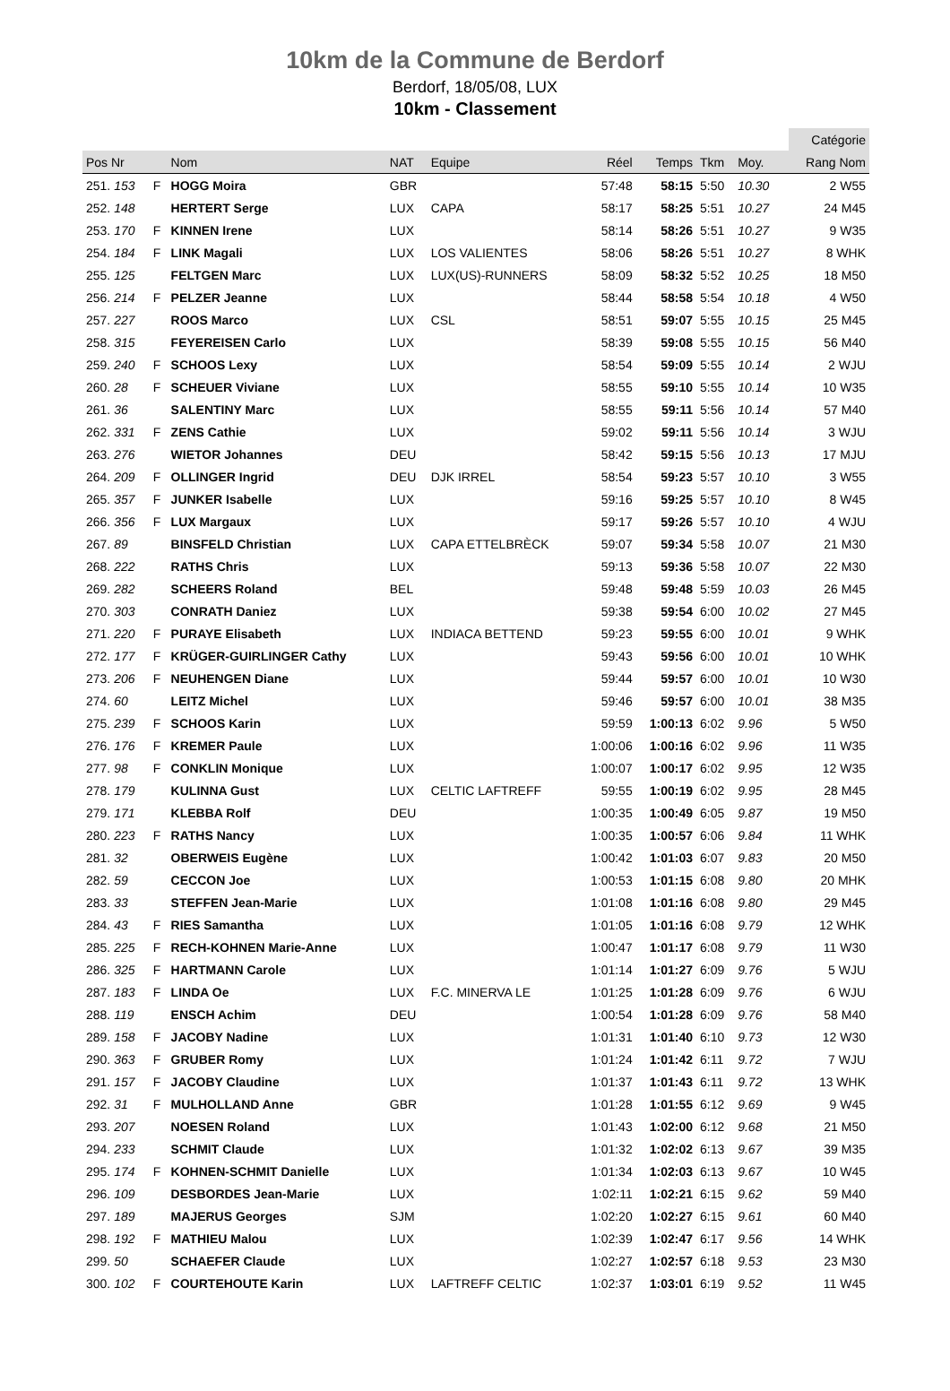10km de la Commune de Berdorf
Berdorf, 18/05/08, LUX
10km - Classement
| | | | | | | | | | | Catégorie |
| Pos Nr | | Nom | NAT | Equipe | Réel | Temps | Tkm | Moy. | | Rang Nom |
| 251. 153 | F | HOGG Moira | GBR | | 57:48 | 58:15 | 5:50 | 10.30 | | 2 W55 |
| 252. 148 | | HERTERT Serge | LUX | CAPA | 58:17 | 58:25 | 5:51 | 10.27 | | 24 M45 |
| 253. 170 | F | KINNEN Irene | LUX | | 58:14 | 58:26 | 5:51 | 10.27 | | 9 W35 |
| 254. 184 | F | LINK Magali | LUX | LOS VALIENTES | 58:06 | 58:26 | 5:51 | 10.27 | | 8 WHK |
| 255. 125 | | FELTGEN Marc | LUX | LUX(US)-RUNNERS | 58:09 | 58:32 | 5:52 | 10.25 | | 18 M50 |
| 256. 214 | F | PELZER Jeanne | LUX | | 58:44 | 58:58 | 5:54 | 10.18 | | 4 W50 |
| 257. 227 | | ROOS Marco | LUX | CSL | 58:51 | 59:07 | 5:55 | 10.15 | | 25 M45 |
| 258. 315 | | FEYEREISEN Carlo | LUX | | 58:39 | 59:08 | 5:55 | 10.15 | | 56 M40 |
| 259. 240 | F | SCHOOS Lexy | LUX | | 58:54 | 59:09 | 5:55 | 10.14 | | 2 WJU |
| 260. 28 | F | SCHEUER Viviane | LUX | | 58:55 | 59:10 | 5:55 | 10.14 | | 10 W35 |
| 261. 36 | | SALENTINY Marc | LUX | | 58:55 | 59:11 | 5:56 | 10.14 | | 57 M40 |
| 262. 331 | F | ZENS Cathie | LUX | | 59:02 | 59:11 | 5:56 | 10.14 | | 3 WJU |
| 263. 276 | | WIETOR Johannes | DEU | | 58:42 | 59:15 | 5:56 | 10.13 | | 17 MJU |
| 264. 209 | F | OLLINGER Ingrid | DEU | DJK IRREL | 58:54 | 59:23 | 5:57 | 10.10 | | 3 W55 |
| 265. 357 | F | JUNKER Isabelle | LUX | | 59:16 | 59:25 | 5:57 | 10.10 | | 8 W45 |
| 266. 356 | F | LUX Margaux | LUX | | 59:17 | 59:26 | 5:57 | 10.10 | | 4 WJU |
| 267. 89 | | BINSFELD Christian | LUX | CAPA ETTELBRÈCK | 59:07 | 59:34 | 5:58 | 10.07 | | 21 M30 |
| 268. 222 | | RATHS Chris | LUX | | 59:13 | 59:36 | 5:58 | 10.07 | | 22 M30 |
| 269. 282 | | SCHEERS Roland | BEL | | 59:48 | 59:48 | 5:59 | 10.03 | | 26 M45 |
| 270. 303 | | CONRATH Daniez | LUX | | 59:38 | 59:54 | 6:00 | 10.02 | | 27 M45 |
| 271. 220 | F | PURAYE Elisabeth | LUX | INDIACA BETTEND | 59:23 | 59:55 | 6:00 | 10.01 | | 9 WHK |
| 272. 177 | F | KRÜGER-GUIRLINGER Cathy | LUX | | 59:43 | 59:56 | 6:00 | 10.01 | | 10 WHK |
| 273. 206 | F | NEUHENGEN Diane | LUX | | 59:44 | 59:57 | 6:00 | 10.01 | | 10 W30 |
| 274. 60 | | LEITZ Michel | LUX | | 59:46 | 59:57 | 6:00 | 10.01 | | 38 M35 |
| 275. 239 | F | SCHOOS Karin | LUX | | 59:59 | 1:00:13 | 6:02 | 9.96 | | 5 W50 |
| 276. 176 | F | KREMER Paule | LUX | | 1:00:06 | 1:00:16 | 6:02 | 9.96 | | 11 W35 |
| 277. 98 | F | CONKLIN Monique | LUX | | 1:00:07 | 1:00:17 | 6:02 | 9.95 | | 12 W35 |
| 278. 179 | | KULINNA Gust | LUX | CELTIC LAFTREFF | 59:55 | 1:00:19 | 6:02 | 9.95 | | 28 M45 |
| 279. 171 | | KLEBBA Rolf | DEU | | 1:00:35 | 1:00:49 | 6:05 | 9.87 | | 19 M50 |
| 280. 223 | F | RATHS Nancy | LUX | | 1:00:35 | 1:00:57 | 6:06 | 9.84 | | 11 WHK |
| 281. 32 | | OBERWEIS Eugène | LUX | | 1:00:42 | 1:01:03 | 6:07 | 9.83 | | 20 M50 |
| 282. 59 | | CECCON Joe | LUX | | 1:00:53 | 1:01:15 | 6:08 | 9.80 | | 20 MHK |
| 283. 33 | | STEFFEN Jean-Marie | LUX | | 1:01:08 | 1:01:16 | 6:08 | 9.80 | | 29 M45 |
| 284. 43 | F | RIES Samantha | LUX | | 1:01:05 | 1:01:16 | 6:08 | 9.79 | | 12 WHK |
| 285. 225 | F | RECH-KOHNEN Marie-Anne | LUX | | 1:00:47 | 1:01:17 | 6:08 | 9.79 | | 11 W30 |
| 286. 325 | F | HARTMANN Carole | LUX | | 1:01:14 | 1:01:27 | 6:09 | 9.76 | | 5 WJU |
| 287. 183 | F | LINDA Oe | LUX | F.C. MINERVA LE | 1:01:25 | 1:01:28 | 6:09 | 9.76 | | 6 WJU |
| 288. 119 | | ENSCH Achim | DEU | | 1:00:54 | 1:01:28 | 6:09 | 9.76 | | 58 M40 |
| 289. 158 | F | JACOBY Nadine | LUX | | 1:01:31 | 1:01:40 | 6:10 | 9.73 | | 12 W30 |
| 290. 363 | F | GRUBER Romy | LUX | | 1:01:24 | 1:01:42 | 6:11 | 9.72 | | 7 WJU |
| 291. 157 | F | JACOBY Claudine | LUX | | 1:01:37 | 1:01:43 | 6:11 | 9.72 | | 13 WHK |
| 292. 31 | F | MULHOLLAND Anne | GBR | | 1:01:28 | 1:01:55 | 6:12 | 9.69 | | 9 W45 |
| 293. 207 | | NOESEN Roland | LUX | | 1:01:43 | 1:02:00 | 6:12 | 9.68 | | 21 M50 |
| 294. 233 | | SCHMIT Claude | LUX | | 1:01:32 | 1:02:02 | 6:13 | 9.67 | | 39 M35 |
| 295. 174 | F | KOHNEN-SCHMIT Danielle | LUX | | 1:01:34 | 1:02:03 | 6:13 | 9.67 | | 10 W45 |
| 296. 109 | | DESBORDES Jean-Marie | LUX | | 1:02:11 | 1:02:21 | 6:15 | 9.62 | | 59 M40 |
| 297. 189 | | MAJERUS Georges | SJM | | 1:02:20 | 1:02:27 | 6:15 | 9.61 | | 60 M40 |
| 298. 192 | F | MATHIEU Malou | LUX | | 1:02:39 | 1:02:47 | 6:17 | 9.56 | | 14 WHK |
| 299. 50 | | SCHAEFER Claude | LUX | | 1:02:27 | 1:02:57 | 6:18 | 9.53 | | 23 M30 |
| 300. 102 | F | COURTEHOUTE Karin | LUX | LAFTREFF CELTIC | 1:02:37 | 1:03:01 | 6:19 | 9.52 | | 11 W45 |